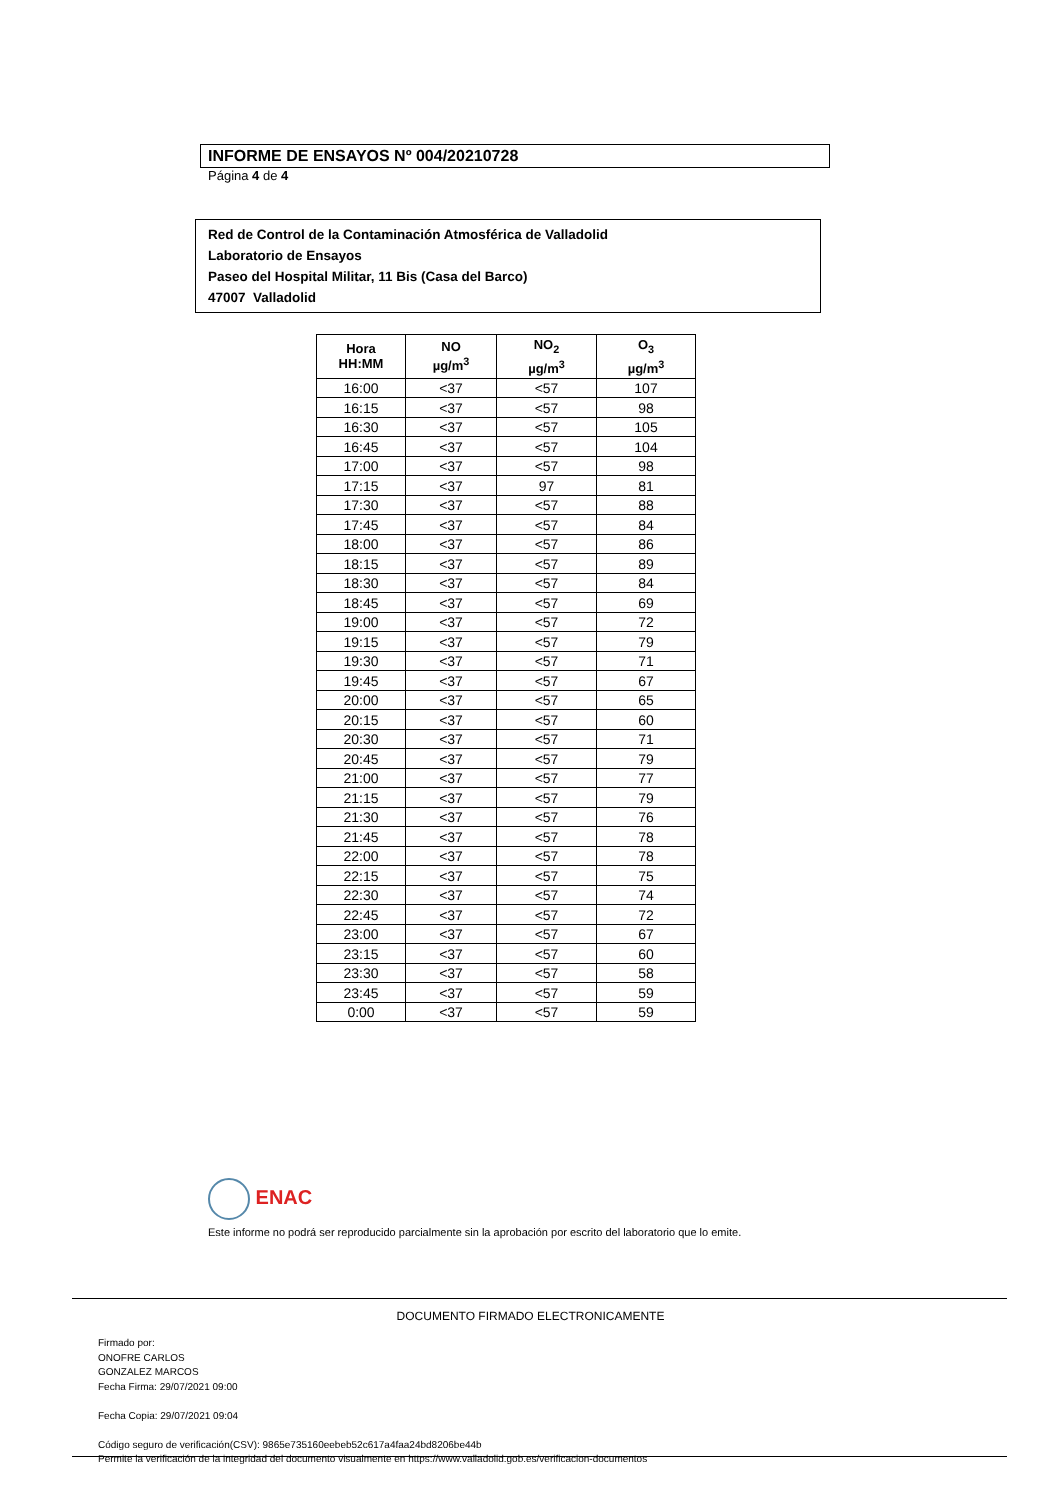INFORME DE ENSAYOS Nº 004/20210728
Página 4 de 4
Red de Control de la Contaminación Atmosférica de Valladolid
Laboratorio de Ensayos
Paseo del Hospital Militar, 11 Bis (Casa del Barco)
47007 Valladolid
| Hora HH:MM | NO µg/m<sup>3</sup> | NO<sub>2</sub> µg/m<sup>3</sup> | O<sub>3</sub> µg/m<sup>3</sup> |
| --- | --- | --- | --- |
| 16:00 | <37 | <57 | 107 |
| 16:15 | <37 | <57 | 98 |
| 16:30 | <37 | <57 | 105 |
| 16:45 | <37 | <57 | 104 |
| 17:00 | <37 | <57 | 98 |
| 17:15 | <37 | 97 | 81 |
| 17:30 | <37 | <57 | 88 |
| 17:45 | <37 | <57 | 84 |
| 18:00 | <37 | <57 | 86 |
| 18:15 | <37 | <57 | 89 |
| 18:30 | <37 | <57 | 84 |
| 18:45 | <37 | <57 | 69 |
| 19:00 | <37 | <57 | 72 |
| 19:15 | <37 | <57 | 79 |
| 19:30 | <37 | <57 | 71 |
| 19:45 | <37 | <57 | 67 |
| 20:00 | <37 | <57 | 65 |
| 20:15 | <37 | <57 | 60 |
| 20:30 | <37 | <57 | 71 |
| 20:45 | <37 | <57 | 79 |
| 21:00 | <37 | <57 | 77 |
| 21:15 | <37 | <57 | 79 |
| 21:30 | <37 | <57 | 76 |
| 21:45 | <37 | <57 | 78 |
| 22:00 | <37 | <57 | 78 |
| 22:15 | <37 | <57 | 75 |
| 22:30 | <37 | <57 | 74 |
| 22:45 | <37 | <57 | 72 |
| 23:00 | <37 | <57 | 67 |
| 23:15 | <37 | <57 | 60 |
| 23:30 | <37 | <57 | 58 |
| 23:45 | <37 | <57 | 59 |
| 0:00 | <37 | <57 | 59 |
ENAC
Este informe no podrá ser reproducido parcialmente sin la aprobación por escrito del laboratorio que lo emite.
DOCUMENTO FIRMADO ELECTRONICAMENTE
Firmado por:
ONOFRE CARLOS
GONZALEZ MARCOS
Fecha Firma: 29/07/2021 09:00
Fecha Copia: 29/07/2021 09:04
Código seguro de verificación(CSV): 9865e735160eebeb52c617a4faa24bd8206be44b
Permite la verificación de la integridad del documento visualmente en https://www.valladolid.gob.es/verificacion-documentos